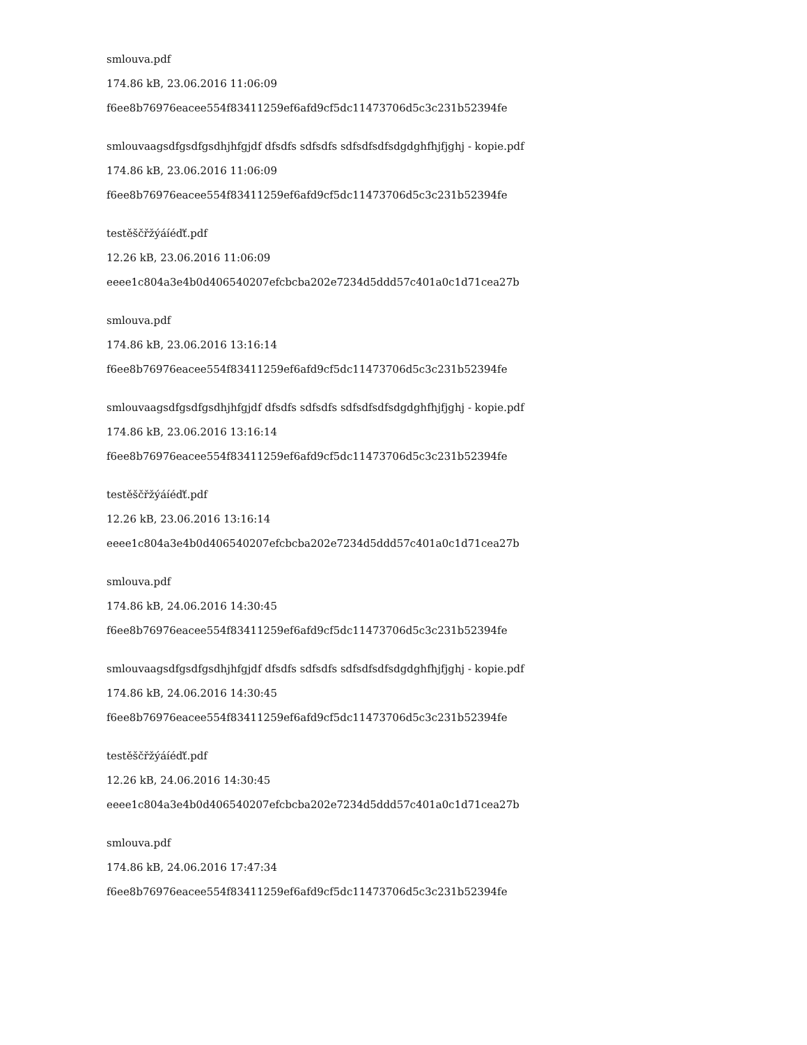smlouva.pdf
174.86 kB, 23.06.2016 11:06:09
f6ee8b76976eacee554f83411259ef6afd9cf5dc11473706d5c3c231b52394fe
smlouvaagsdfgsdfgsdhjhfgjdf dfsdfs sdfsdfs sdfsdfsdfsdgdghfhjfjghj - kopie.pdf
174.86 kB, 23.06.2016 11:06:09
f6ee8b76976eacee554f83411259ef6afd9cf5dc11473706d5c3c231b52394fe
testěščřžýáíéďť.pdf
12.26 kB, 23.06.2016 11:06:09
eeee1c804a3e4b0d406540207efcbcba202e7234d5ddd57c401a0c1d71cea27b
smlouva.pdf
174.86 kB, 23.06.2016 13:16:14
f6ee8b76976eacee554f83411259ef6afd9cf5dc11473706d5c3c231b52394fe
smlouvaagsdfgsdfgsdhjhfgjdf dfsdfs sdfsdfs sdfsdfsdfsdgdghfhjfjghj - kopie.pdf
174.86 kB, 23.06.2016 13:16:14
f6ee8b76976eacee554f83411259ef6afd9cf5dc11473706d5c3c231b52394fe
testěščřžýáíéďť.pdf
12.26 kB, 23.06.2016 13:16:14
eeee1c804a3e4b0d406540207efcbcba202e7234d5ddd57c401a0c1d71cea27b
smlouva.pdf
174.86 kB, 24.06.2016 14:30:45
f6ee8b76976eacee554f83411259ef6afd9cf5dc11473706d5c3c231b52394fe
smlouvaagsdfgsdfgsdhjhfgjdf dfsdfs sdfsdfs sdfsdfsdfsdgdghfhjfjghj - kopie.pdf
174.86 kB, 24.06.2016 14:30:45
f6ee8b76976eacee554f83411259ef6afd9cf5dc11473706d5c3c231b52394fe
testěščřžýáíéďť.pdf
12.26 kB, 24.06.2016 14:30:45
eeee1c804a3e4b0d406540207efcbcba202e7234d5ddd57c401a0c1d71cea27b
smlouva.pdf
174.86 kB, 24.06.2016 17:47:34
f6ee8b76976eacee554f83411259ef6afd9cf5dc11473706d5c3c231b52394fe